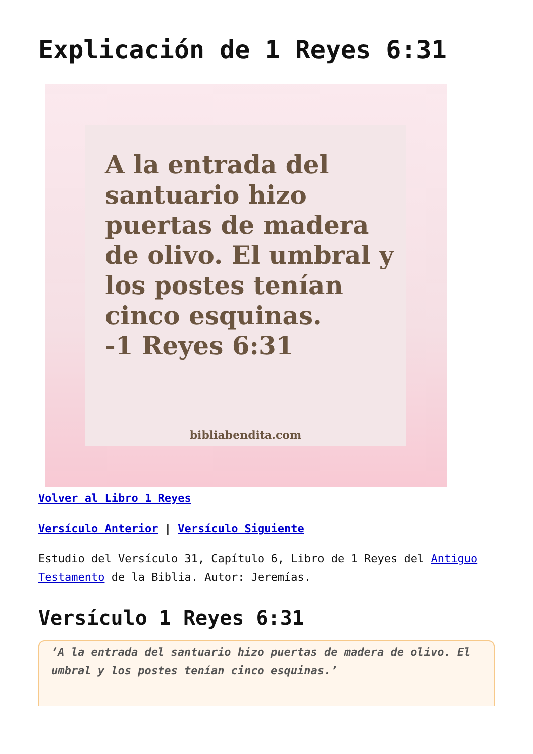Explicación de 1 Reyes 6:31
A la entrada del santuario hizo puertas de madera de olivo. El umbral y los postes tenían cinco esquinas.
-1 Reyes 6:31
bibliabendita.com
Volver al Libro 1 Reyes
Versículo Anterior | Versículo Siguiente
Estudio del Versículo 31, Capítulo 6, Libro de 1 Reyes del Antiguo Testamento de la Biblia. Autor: Jeremías.
Versículo 1 Reyes 6:31
‘A la entrada del santuario hizo puertas de madera de olivo. El umbral y los postes tenían cinco esquinas.’